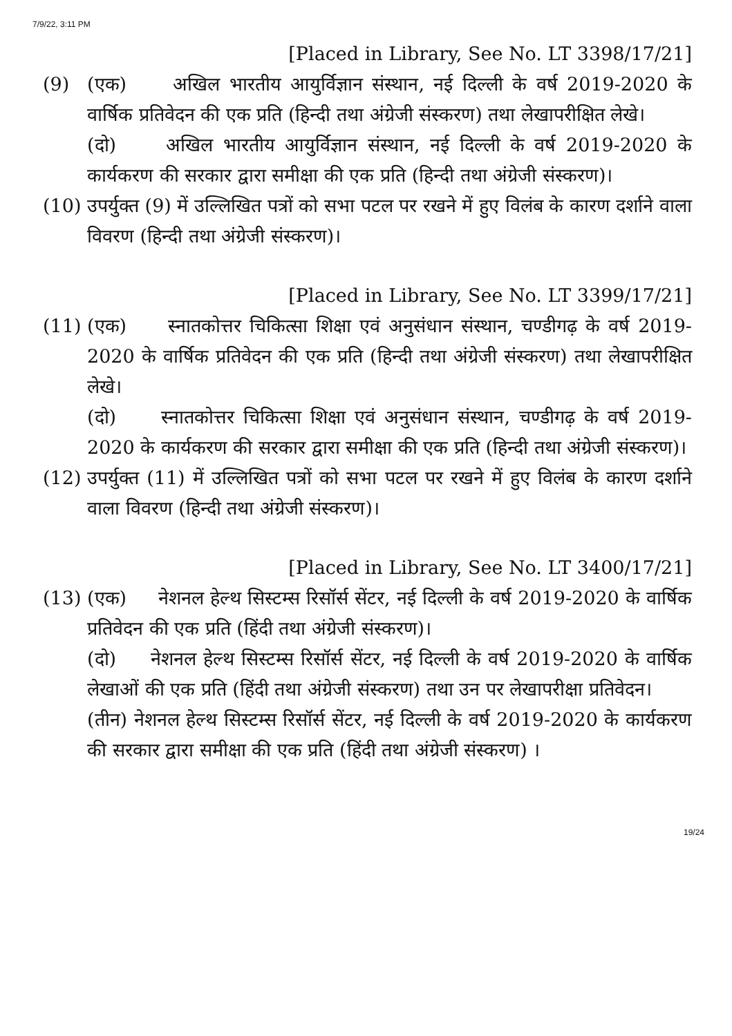7/9/22, 3:11 PM
[Placed in Library, See No. LT 3398/17/21]
(9) (एक) अखिल भारतीय आयुर्विज्ञान संस्थान, नई दिल्ली के वर्ष 2019-2020 के वार्षिक प्रतिवेदन की एक प्रति (हिन्दी तथा अंग्रेजी संस्करण) तथा लेखापरीक्षित लेखे।
(दो) अखिल भारतीय आयुर्विज्ञान संस्थान, नई दिल्ली के वर्ष 2019-2020 के कार्यकरण की सरकार द्वारा समीक्षा की एक प्रति (हिन्दी तथा अंग्रेजी संस्करण)।
(10) उपर्युक्त (9) में उल्लिखित पत्रों को सभा पटल पर रखने में हुए विलंब के कारण दर्शाने वाला विवरण (हिन्दी तथा अंग्रेजी संस्करण)।
[Placed in Library, See No. LT 3399/17/21]
(11) (एक) स्नातकोत्तर चिकित्सा शिक्षा एवं अनुसंधान संस्थान, चण्डीगढ़ के वर्ष 2019-2020 के वार्षिक प्रतिवेदन की एक प्रति (हिन्दी तथा अंग्रेजी संस्करण) तथा लेखापरीक्षित लेखे।
(दो) स्नातकोत्तर चिकित्सा शिक्षा एवं अनुसंधान संस्थान, चण्डीगढ़ के वर्ष 2019-2020 के कार्यकरण की सरकार द्वारा समीक्षा की एक प्रति (हिन्दी तथा अंग्रेजी संस्करण)।
(12) उपर्युक्त (11) में उल्लिखित पत्रों को सभा पटल पर रखने में हुए विलंब के कारण दर्शाने वाला विवरण (हिन्दी तथा अंग्रेजी संस्करण)।
[Placed in Library, See No. LT 3400/17/21]
(13) (एक) नेशनल हेल्थ सिस्टम्स रिसॉर्स सेंटर, नई दिल्ली के वर्ष 2019-2020 के वार्षिक प्रतिवेदन की एक प्रति (हिंदी तथा अंग्रेजी संस्करण)।
(दो) नेशनल हेल्थ सिस्टम्स रिसॉर्स सेंटर, नई दिल्ली के वर्ष 2019-2020 के वार्षिक लेखाओं की एक प्रति (हिंदी तथा अंग्रेजी संस्करण) तथा उन पर लेखापरीक्षा प्रतिवेदन।
(तीन) नेशनल हेल्थ सिस्टम्स रिसॉर्स सेंटर, नई दिल्ली के वर्ष 2019-2020 के कार्यकरण की सरकार द्वारा समीक्षा की एक प्रति (हिंदी तथा अंग्रेजी संस्करण) ।
19/24